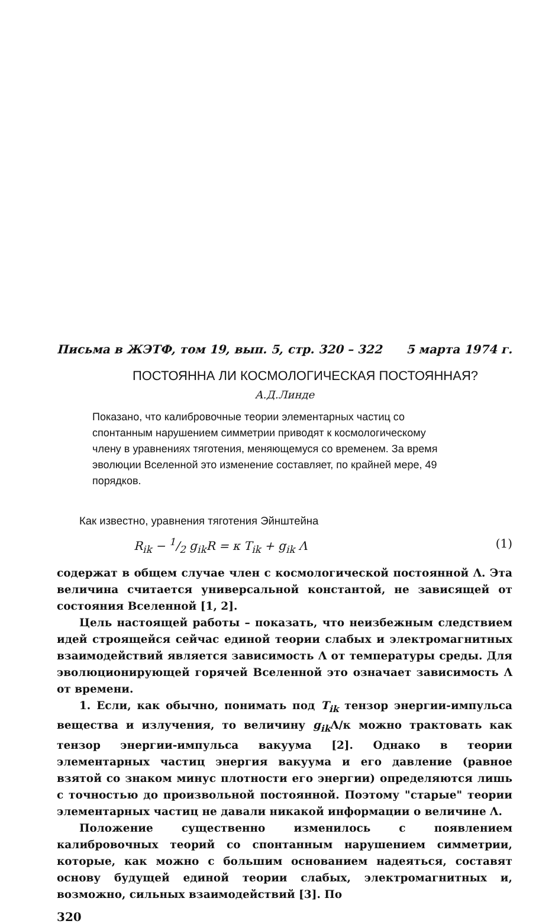Письма в ЖЭТФ, том 19, вып. 5, стр. 320 – 322 5 марта 1974 г.
ПОСТОЯННА ЛИ КОСМОЛОГИЧЕСКАЯ ПОСТОЯННАЯ?
А.Д.Линде
Показано, что калибровочные теории элементарных частиц со спонтанным нарушением симметрии приводят к космологическому члену в уравнениях тяготения, меняющемуся со временем. За время эволюции Вселенной это изменение составляет, по крайней мере, 49 порядков.
Как известно, уравнения тяготения Эйнштейна
R<sub>ik</sub> − 1/2 g<sub>ik</sub>R = κ T<sub>ik</sub> + g<sub>ik</sub> Λ (1)
содержат в общем случае член с космологической постоянной Λ. Эта величина считается универсальной константой, не зависящей от состояния Вселенной [1, 2].
Цель настоящей работы – показать, что неизбежным следствием идей строящейся сейчас единой теории слабых и электромагнитных взаимодействий является зависимость Λ от температуры среды. Для эволюционирующей горячей Вселенной это означает зависимость Λ от времени.
1. Если, как обычно, понимать под T<sub>ik</sub> тензор энергии-импульса вещества и излучения, то величину g<sub>ik</sub> Λ/κ можно трактовать как тензор энергии-импульса вакуума [2]. Однако в теории элементарных частиц энергия вакуума и его давление (равное взятой со знаком минус плотности его энергии) определяются лишь с точностью до произвольной постоянной. Поэтому "старые" теории элементарных частиц не давали никакой информации о величине Λ.
Положение существенно изменилось с появлением калибровочных теорий со спонтанным нарушением симметрии, которые, как можно с большим основанием надеяться, составят основу будущей единой теории слабых, электромагнитных и, возможно, сильных взаимодействий [3]. По
320